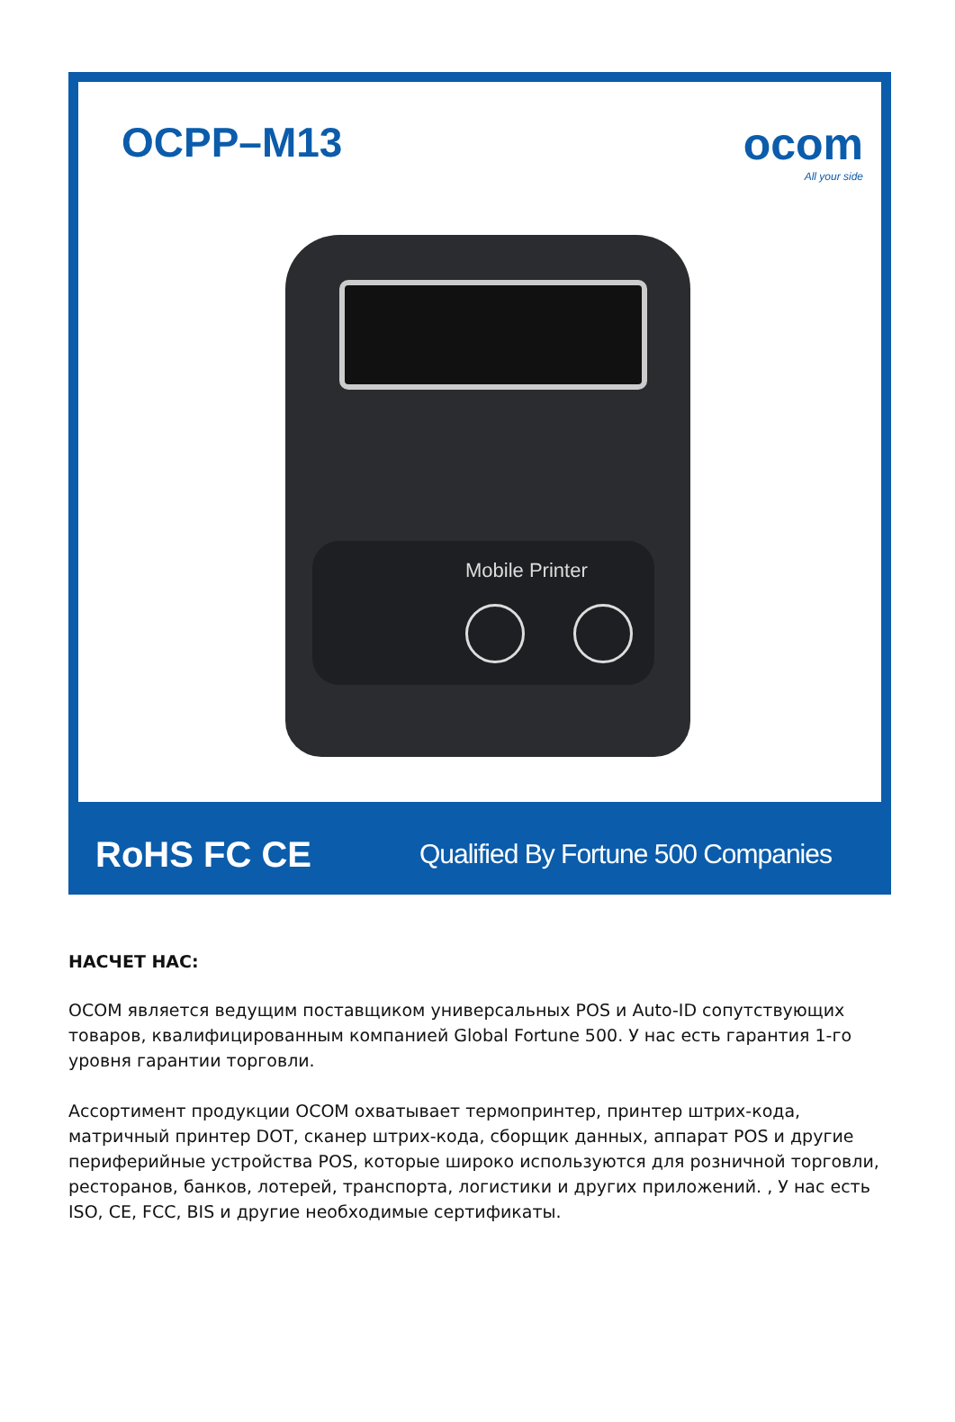OCPP–M13 ocom
All your side
Mobile Printer
RoHS FC CE
Qualified By Fortune 500 Companies
НАСЧЕТ НАС:
OCOM является ведущим поставщиком универсальных POS и Auto-ID сопутствующих товаров, квалифицированным компанией Global Fortune 500. У нас есть гарантия 1-го уровня гарантии торговли.
Ассортимент продукции OCOM охватывает термопринтер, принтер штрих-кода, матричный принтер DOT, сканер штрих-кода, сборщик данных, аппарат POS и другие периферийные устройства POS, которые широко используются для розничной торговли, ресторанов, банков, лотерей, транспорта, логистики и других приложений. , У нас есть ISO, CE, FCC, BIS и другие необходимые сертификаты.